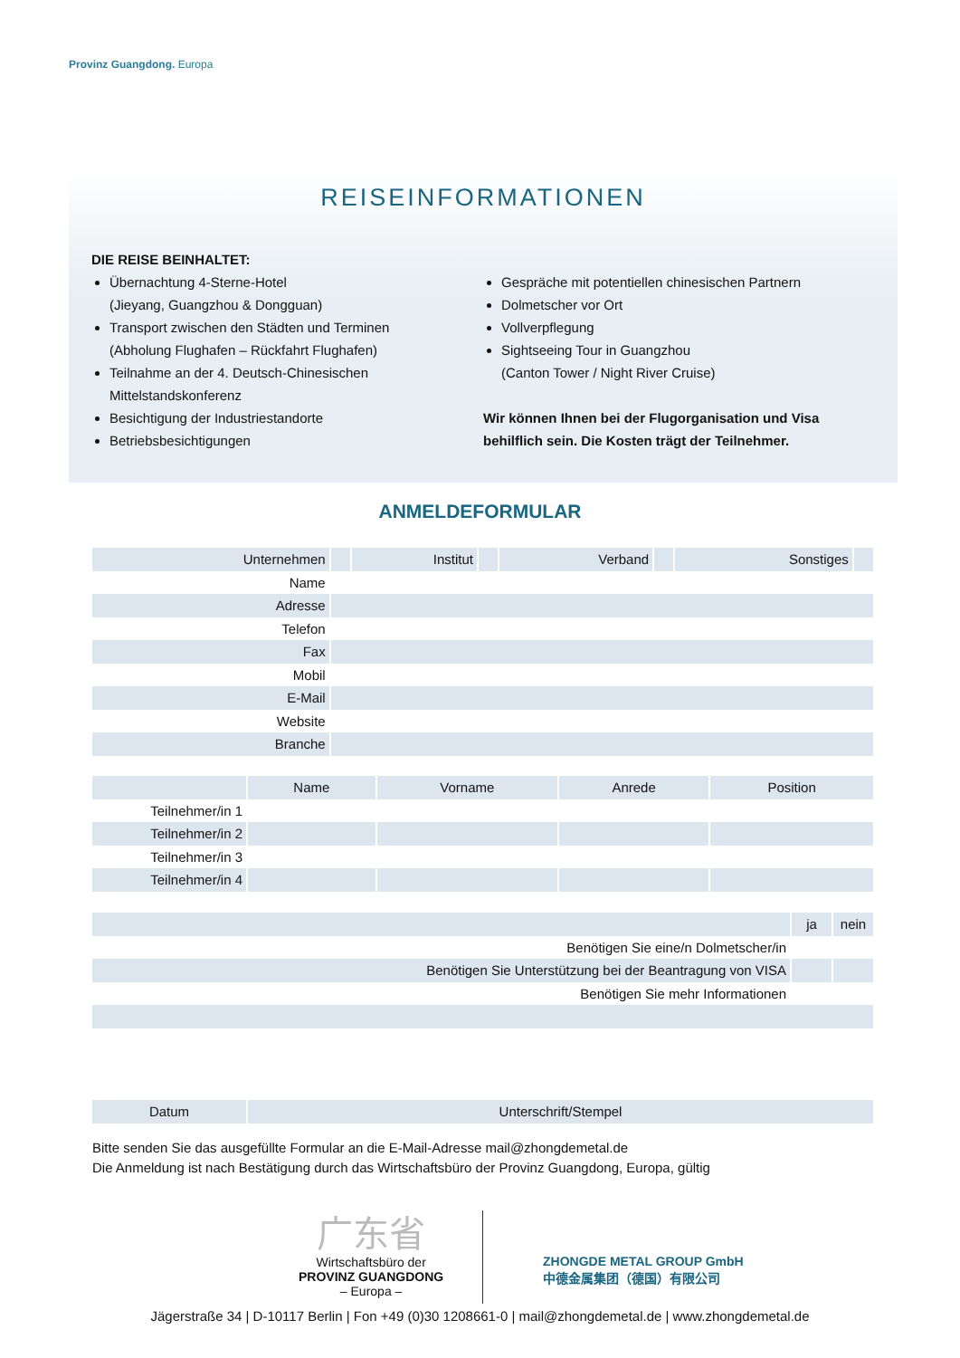Provinz Guangdong. Europa
REISEINFORMATIONEN
DIE REISE BEINHALTET:
Übernachtung 4-Sterne-Hotel
(Jieyang, Guangzhou & Dongguan)
Transport zwischen den Städten und Terminen
(Abholung Flughafen – Rückfahrt Flughafen)
Teilnahme an der 4. Deutsch-Chinesischen Mittelstandskonferenz
Besichtigung der Industriestandorte
Betriebsbesichtigungen
Gespräche mit potentiellen chinesischen Partnern
Dolmetscher vor Ort
Vollverpflegung
Sightseeing Tour in Guangzhou
(Canton Tower / Night River Cruise)
Wir können Ihnen bei der Flugorganisation und Visa behilflich sein. Die Kosten trägt der Teilnehmer.
ANMELDEFORMULAR
| Unternehmen | | Institut | | Verband | | Sonstiges | |
| Name | | | | | | | |
| Adresse | | | | | | | |
| Telefon | | | | | | | |
| Fax | | | | | | | |
| Mobil | | | | | | | |
| E-Mail | | | | | | | |
| Website | | | | | | | |
| Branche | | | | | | | |
| | Name | Vorname | Anrede | Position |
| --- | --- | --- | --- | --- |
| Teilnehmer/in 1 | | | | |
| Teilnehmer/in 2 | | | | |
| Teilnehmer/in 3 | | | | |
| Teilnehmer/in 4 | | | | |
| | ja | nein |
| --- | --- | --- |
| Benötigen Sie eine/n Dolmetscher/in | | |
| Benötigen Sie Unterstützung bei der Beantragung von VISA | | |
| Benötigen Sie mehr Informationen | | |
| Datum | Unterschrift/Stempel |
Bitte senden Sie das ausgefüllte Formular an die E-Mail-Adresse mail@zhongdemetal.de
Die Anmeldung ist nach Bestätigung durch das Wirtschaftsbüro der Provinz Guangdong, Europa, gültig
广东省
Wirtschaftsbüro der
PROVINZ GUANGDONG
– Europa –
ZHONGDE METAL GROUP GmbH
中德金属集团（德国）有限公司
Jägerstraße 34 | D-10117 Berlin | Fon +49 (0)30 1208661-0 | mail@zhongdemetal.de | www.zhongdemetal.de